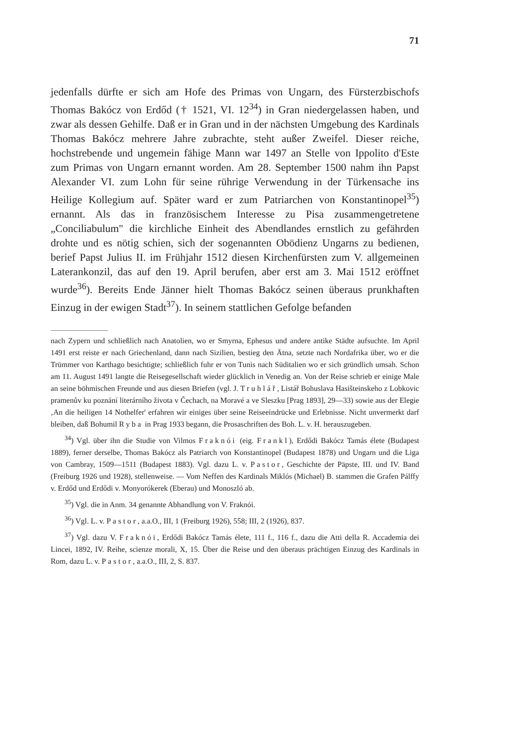71
jedenfalls dürfte er sich am Hofe des Primas von Ungarn, des Fürsterzbischofs Thomas Bakócz von Erdőd († 1521, VI. 12<sup>34</sup>) in Gran niedergelassen haben, und zwar als dessen Gehilfe. Daß er in Gran und in der nächsten Umgebung des Kardinals Thomas Bakócz mehrere Jahre zubrachte, steht außer Zweifel. Dieser reiche, hochstrebende und ungemein fähige Mann war 1497 an Stelle von Ippolito d'Este zum Primas von Ungarn ernannt worden. Am 28. September 1500 nahm ihn Papst Alexander VI. zum Lohn für seine rührige Verwendung in der Türkensache ins Heilige Kollegium auf. Später ward er zum Patriarchen von Konstantinopel<sup>35</sup>) ernannt. Als das in französischem Interesse zu Pisa zusammengetretene „Conciliabulum" die kirchliche Einheit des Abendlandes ernstlich zu gefährden drohte und es nötig schien, sich der sogenannten Obödienz Ungarns zu bedienen, berief Papst Julius II. im Frühjahr 1512 diesen Kirchenfürsten zum V. allgemeinen Laterankonzil, das auf den 19. April berufen, aber erst am 3. Mai 1512 eröffnet wurde<sup>36</sup>). Bereits Ende Jänner hielt Thomas Bakócz seinen überaus prunkhaften Einzug in der ewigen Stadt<sup>37</sup>). In seinem stattlichen Gefolge befanden
nach Zypern und schließlich nach Anatolien, wo er Smyrna, Ephesus und andere antike Städte aufsuchte. Im April 1491 erst reiste er nach Griechenland, dann nach Sizilien, bestieg den Ätna, setzte nach Nordafrika über, wo er die Trümmer von Karthago besichtigte; schließlich fuhr er von Tunis nach Süditalien wo er sich gründlich umsah. Schon am 11. August 1491 langte die Reisegesellschaft wieder glücklich in Venedig an. Von der Reise schrieb er einige Male an seine böhmischen Freunde und aus diesen Briefen (vgl. J. Truhlář, Listář Bohuslava Hasišteinskeho z Lobkovic pramenův ku poznání literárního života v Čechach, na Moravé a ve Sleszku [Prag 1893], 29—33) sowie aus der Elegie ‚An die heiligen 14 Nothelfer' erfahren wir einiges über seine Reiseeindrücke und Erlebnisse. Nicht unvermerkt darf bleiben, daß Bohumil Ryba in Prag 1933 begann, die Prosaschriften des Boh. L. v. H. herauszugeben.
<sup>34</sup>) Vgl. über ihn die Studie von Vilmos Fraknói (eig. Frankl), Erdődi Bakócz Tamás élete (Budapest 1889), ferner derselbe, Thomas Bakócz als Patriarch von Konstantinopel (Budapest 1878) und Ungarn und die Liga von Cambray, 1509—1511 (Budapest 1883). Vgl. dazu L. v. Pastor, Geschichte der Päpste, III. und IV. Band (Freiburg 1926 und 1928), stellenweise. — Vom Neffen des Kardinals Miklós (Michael) B. stammen die Grafen Pálffy v. Erdőd und Erdődi v. Monyorókerek (Eberau) und Monoszló ab.
<sup>35</sup>) Vgl. die in Anm. 34 genannte Abhandlung von V. Fraknói.
<sup>36</sup>) Vgl. L. v. Pastor, a.a.O., III, 1 (Freiburg 1926), 558; III, 2 (1926), 837.
<sup>37</sup>) Vgl. dazu V. Fraknói, Erdődi Bakócz Tamás élete, 111 f., 116 f., dazu die Atti della R. Accademia dei Lincei, 1892, IV. Reihe, scienze morali, X, 15. Über die Reise und den überaus prächtigen Einzug des Kardinals in Rom, dazu L. v. Pastor, a.a.O., III, 2, S. 837.